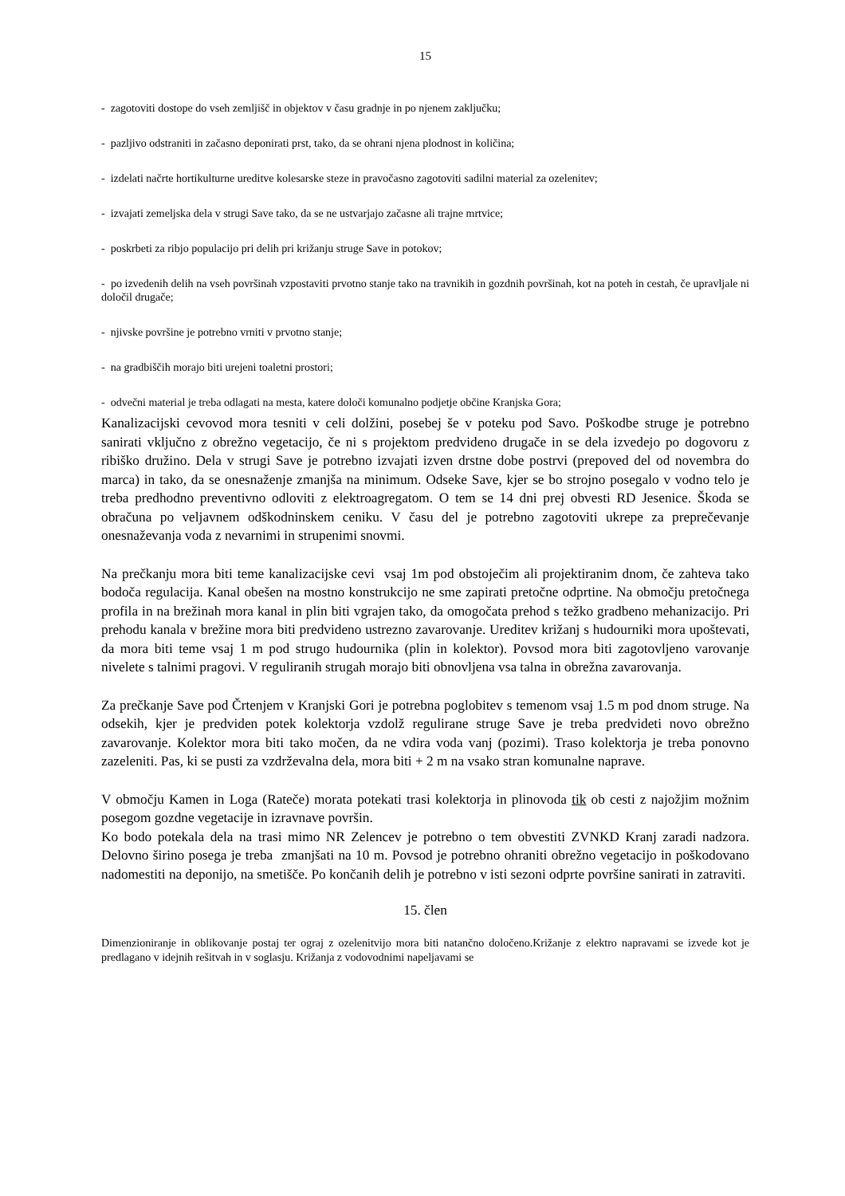15
- zagotoviti dostope do vseh zemljišč in objektov v času gradnje in po njenem zaključku;
- pazljivo odstraniti in začasno deponirati prst, tako, da se ohrani njena plodnost in količina;
- izdelati načrte hortikulturne ureditve kolesarske steze in pravočasno zagotoviti sadilni material za ozelenitev;
- izvajati zemeljska dela v strugi Save tako, da se ne ustvarjajo začasne ali trajne mrtvice;
- poskrbeti za ribjo populacijo pri delih pri križanju struge Save in potokov;
- po izvedenih delih na vseh površinah vzpostaviti prvotno stanje tako na travnikih in gozdnih površinah, kot na poteh in cestah, če upravljale ni določil drugače;
- njivske površine je potrebno vrniti v prvotno stanje;
- na gradbiščih morajo biti urejeni toaletni prostori;
- odvečni material je treba odlagati na mesta, katere določi komunalno podjetje občine Kranjska Gora;
Kanalizacijski cevovod mora tesniti v celi dolžini, posebej še v poteku pod Savo. Poškodbe struge je potrebno sanirati vključno z obrežno vegetacijo, če ni s projektom predvideno drugače in se dela izvedejo po dogovoru z ribiško družino. Dela v strugi Save je potrebno izvajati izven drstne dobe postrvi (prepoved del od novembra do marca) in tako, da se onesnaženje zmanjša na minimum. Odseke Save, kjer se bo strojno posegalo v vodno telo je treba predhodno preventivno odloviti z elektroagregatom. O tem se 14 dni prej obvesti RD Jesenice. Škoda se obračuna po veljavnem odškodninskem ceniku. V času del je potrebno zagotoviti ukrepe za preprečevanje onesnaževanja voda z nevarnimi in strupenimi snovmi.
Na prečkanju mora biti teme kanalizacijske cevi vsaj 1m pod obstoječim ali projektiranim dnom, če zahteva tako bodoča regulacija. Kanal obešen na mostno konstrukcijo ne sme zapirati pretočne odprtine. Na območju pretočnega profila in na brežinah mora kanal in plin biti vgrajen tako, da omogočata prehod s težko gradbeno mehanizacijo. Pri prehodu kanala v brežine mora biti predvideno ustrezno zavarovanje. Ureditev križanj s hudourniki mora upoštevati, da mora biti teme vsaj 1 m pod strugo hudournika (plin in kolektor). Povsod mora biti zagotovljeno varovanje nivelete s talnimi pragovi. V reguliranih strugah morajo biti obnovljena vsa talna in obrežna zavarovanja.
Za prečkanje Save pod Črtenjem v Kranjski Gori je potrebna poglobitev s temenom vsaj 1.5 m pod dnom struge. Na odsekih, kjer je predviden potek kolektorja vzdolž regulirane struge Save je treba predvideti novo obrežno zavarovanje. Kolektor mora biti tako močen, da ne vdira voda vanj (pozimi). Traso kolektorja je treba ponovno zazeleniti. Pas, ki se pusti za vzdrževalna dela, mora biti + 2 m na vsako stran komunalne naprave.
V območju Kamen in Loga (Rateče) morata potekati trasi kolektorja in plinovoda tik ob cesti z najožjim možnim posegom gozdne vegetacije in izravnave površin.
Ko bodo potekala dela na trasi mimo NR Zelencev je potrebno o tem obvestiti ZVNKD Kranj zaradi nadzora. Delovno širino posega je treba zmanjšati na 10 m. Povsod je potrebno ohraniti obrežno vegetacijo in poškodovano nadomestiti na deponijo, na smetišče. Po končanih delih je potrebno v isti sezoni odprte površine sanirati in zatraviti.
15. člen
Dimenzioniranje in oblikovanje postaj ter ograj z ozelenitvijo mora biti natančno določeno.Križanje z elektro napravami se izvede kot je predlagano v idejnih rešitvah in v soglasju. Križanja z vodovodnimi napeljavami se